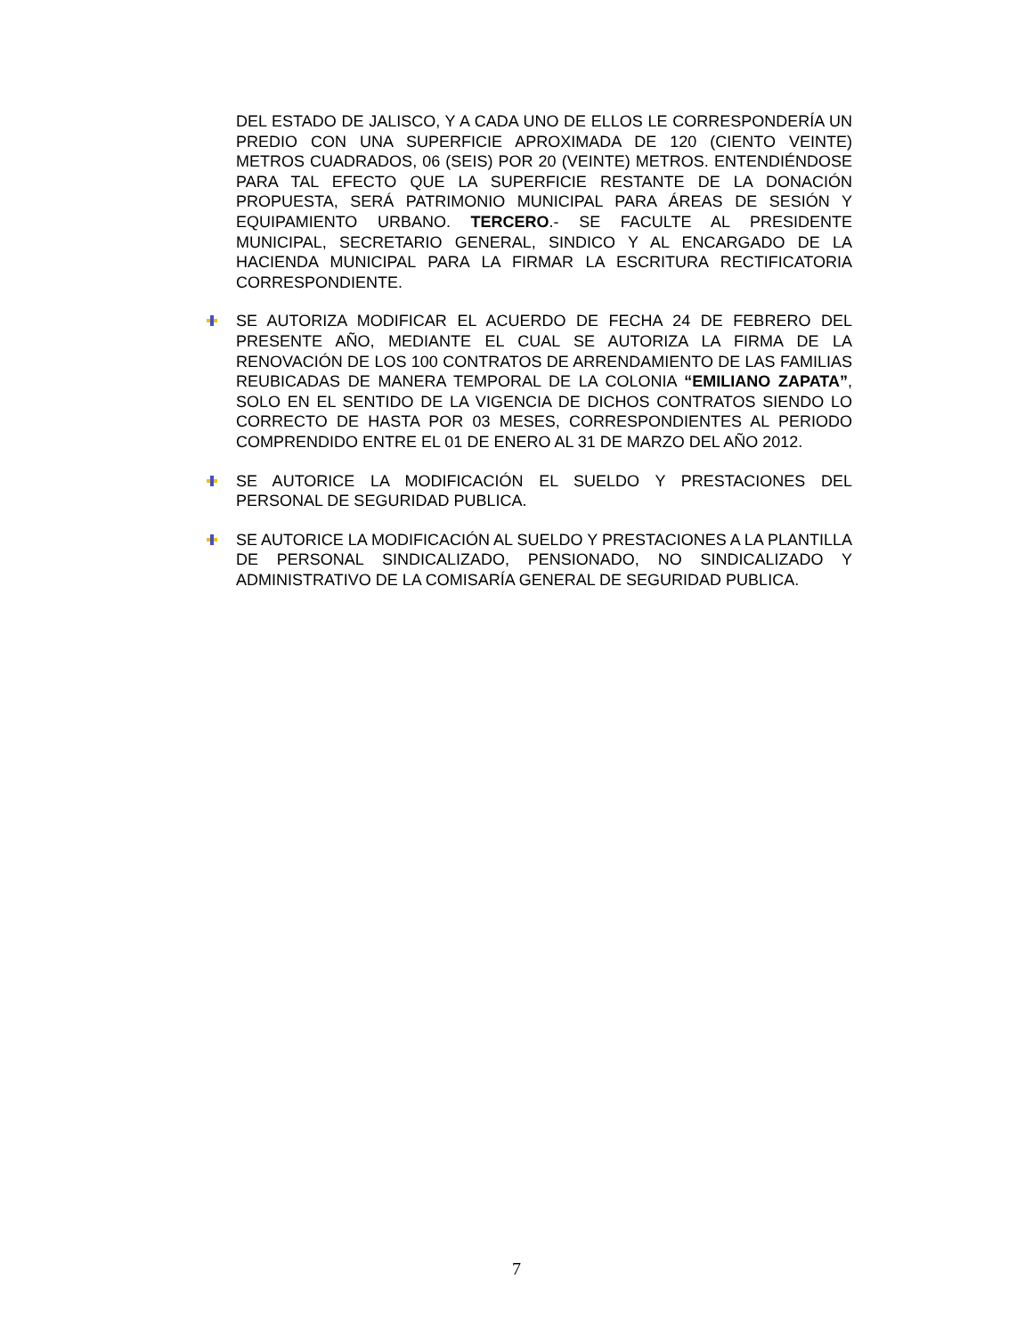DEL ESTADO DE JALISCO, Y A CADA UNO DE ELLOS LE CORRESPONDERÍA UN PREDIO CON UNA SUPERFICIE APROXIMADA DE 120 (CIENTO VEINTE) METROS CUADRADOS, 06 (SEIS) POR 20 (VEINTE) METROS. ENTENDIÉNDOSE PARA TAL EFECTO QUE LA SUPERFICIE RESTANTE DE LA DONACIÓN PROPUESTA, SERÁ PATRIMONIO MUNICIPAL PARA ÁREAS DE SESIÓN Y EQUIPAMIENTO URBANO. TERCERO.- SE FACULTE AL PRESIDENTE MUNICIPAL, SECRETARIO GENERAL, SINDICO Y AL ENCARGADO DE LA HACIENDA MUNICIPAL PARA LA FIRMAR LA ESCRITURA RECTIFICATORIA CORRESPONDIENTE.
SE AUTORIZA MODIFICAR EL ACUERDO DE FECHA 24 DE FEBRERO DEL PRESENTE AÑO, MEDIANTE EL CUAL SE AUTORIZA LA FIRMA DE LA RENOVACIÓN DE LOS 100 CONTRATOS DE ARRENDAMIENTO DE LAS FAMILIAS REUBICADAS DE MANERA TEMPORAL DE LA COLONIA “EMILIANO ZAPATA”, SOLO EN EL SENTIDO DE LA VIGENCIA DE DICHOS CONTRATOS SIENDO LO CORRECTO DE HASTA POR 03 MESES, CORRESPONDIENTES AL PERIODO COMPRENDIDO ENTRE EL 01 DE ENERO AL 31 DE MARZO DEL AÑO 2012.
SE AUTORICE LA MODIFICACIÓN EL SUELDO Y PRESTACIONES DEL PERSONAL DE SEGURIDAD PUBLICA.
SE AUTORICE LA MODIFICACIÓN AL SUELDO Y PRESTACIONES A LA PLANTILLA DE PERSONAL SINDICALIZADO, PENSIONADO, NO SINDICALIZADO Y ADMINISTRATIVO DE LA COMISARÍA GENERAL DE SEGURIDAD PUBLICA.
7